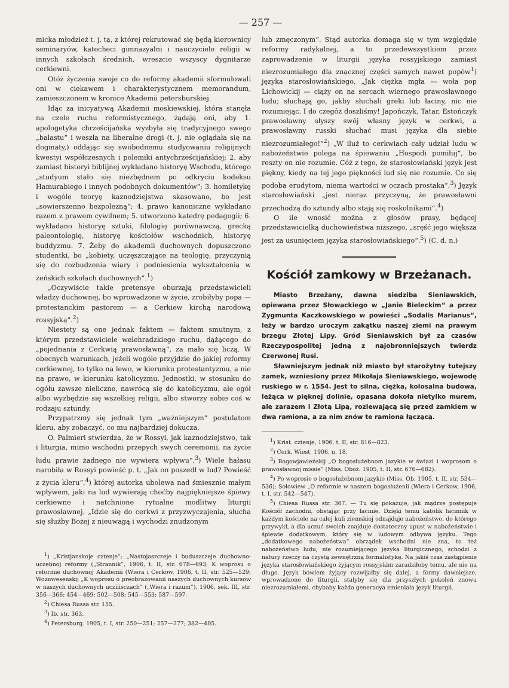— 257 —
micka młodzież t. j. ta, z której rekrutować się będą kierownicy seminaryów, katecheci gimnazyalni i nauczyciele religii w innych szkołach średnich, wreszcie wszyscy dygnitarze cerkiewni.
Otóż życzenia swoje co do reformy akademii sformułowali oni w ciekawem i charakterystycznem memorandum, zamieszczonem w kronice Akademii petersburskiej.
Idąc za inicyatywą Akademii moskiewskiej, która stanęła na czele ruchu reformistycznego, żądają oni, aby 1. apologetyka chrześcijańska wyzbyła się tradycyjnego swego „balastu“ i weszła na liberalne drogi (t. j. nie oglądała się na dogmaty,) oddając się swobodnemu studyowaniu religijnych kwestyi współczesnych i polemiki antychrześcijańskiej; 2. aby zamiast historyi biblijnej wykładano historyę Wschodu, którego „studyum stało się niezbędnem po odkryciu kodeksu Hamurabiego i innych podobnych dokumentów“; 3. homiletykę i wogóle teoryę kaznodziejstwa skasowano, bo jest „sowierszenno bezpolezną“; 4. prawo kanoniczne wykładano razem z prawem cywilnem; 5. utworzono katedrę pedagogii; 6. wykładano historyę sztuki, filologię porównawczą, grecką paleontologię, historyę kościołów wschodnich, historyę buddyzmu. 7. Żeby do akademii duchownych dopuszczono studentki, bo „kobiety, uczęszczające na teologię, przyczynią się do rozbudzenia wiary i podniesienia wykształcenia w żeńskich szkołach duchownych“.<sup>1</sup>)
„Oczywiście takie pretensye oburzają przedstawicieli władzy duchownej, bo wprowadzone w życie, zrobiłyby popa — protestanckim pastorem — a Cerkiew kirchą narodową rossyjską“.<sup>2</sup>)
Niestety są one jednak faktem — faktem smutnym, z którym przedstawiciele welehradzkiego ruchu, dążącego do „pojednania z Cerkwią prawosławną“, za mało się liczą. W obecnych warunkach, jeżeli wogóle przyjdzie do jakiej reformy cerkiewnej, to tylko na lewo, w kierunku protestantyzmu, a nie na prawo, w kierunku katolicyzmu. Jednostki, w stosunku do ogółu zawsze nieliczne, nawrócą się do katolicyzmu, ale ogół albo wyzbędzie się wszelkiej religii, albo stworzy sobie coś w rodzaju sztundy.
Przypatrzmy się jednak tym „ważniejszym“ postulatom kleru, aby zobaczyć, co mu najbardziej dokucza.
O. Palmieri stwierdza, że w Rossyi, jak kaznodziejstwo, tak i liturgia, mimo wschodni przepych swych ceremonii, na życie ludu prawie żadnego nie wywiera wpływu“.<sup>3</sup>) Wiele hałasu narobiła w Rossyi powieść p. t. „Jak on poszedł w lud? Powieść z życia kleru“,<sup>4</sup>) której autorka ubolewa nad śmiesznie małym wpływem, jaki na lud wywierają choćby najpiękniejsze śpiewy cerkiewne i natchnione rytualne modlitwy liturgii prawosławnej. „Idzie się do cerkwi z przyzwyczajenia, słucha się służby Bożej z nieuwagą i wychodzi znudzonym
<sup>1</sup>) „Kristjanskoje cztenje“; „Nastojaszczeje i buduszczeje duchowno-uczebnoj reformy („Strannik“, 1906, t. II, str. 678—693; K woprosu o reformie duchownoj Akademii (Wiera i Cerkow, 1906, t. II, str. 525—529; Woznwesenskij „K woprosu o preobrazowanii naszych duchownych kursow w naszych duchownych uczilisczach“ („Wiera i razum“), 1906, sek. III, str. 356—366; 454—469; 502—508; 545—553; 587—597.
<sup>2</sup>) Chiesa Russa str. 155.
<sup>3</sup>) Ib. str. 363.
<sup>4</sup>) Petersburg. 1905, t. I, str. 250—251; 257—277; 382—405.
lub zmęczonym“. Stąd autorka domaga się w tym względzie reformy radykalnej, a to przedewszystkiem przez zaprowadzenie w liturgii języka rossyjskiego zamiast niezrozumiałego dla znacznej części samych nawet popów<sup>1</sup>) języka starosłowiańskiego. „Jak ciężka mgła — woła pop Lichowickij — ciąży on na sercach wiernego prawosławnego ludu; słuchają go, jakby słuchali greki lub łaciny, nic nie rozumiejąc. I do czegóż doszliśmy! Japończyk, Tatar, Estończyk prawosławny słyszy swój własny język w cerkwi, a prawosławny russki słuchać musi języka dla siebie niezrozumiałego!“<sup>2</sup>) „W iluż to cerkwiach cały udział ludu w nabożeństwie polega na śpiewaniu „Hospodi pomiłuj“, bo reszty on nie rozumie. Cóż z tego, że starosłowiański język jest piękny, kiedy na tej jego piękności lud się nie rozumie. Co się podoba erudytom, niema wartości w oczach prostaka“.<sup>3</sup>) Język starosłowiański „jest nieraz przyczyną, że prawosławni przechodzą do sztundy albo stają się roskolnikami“.<sup>4</sup>)
O ile wnosić można z głosów prasy, będącej przedstawicielką duchowieństwa niższego, „sręść jego większa jest za usunięciem języka starosłowiańskiego“.<sup>5</sup>) (C. d. n.)
Kościół zamkowy w Brzeżanach.
Miasto Brzeżany, dawna siedziba Sieniawskich, opiewana przez Słowackiego w „Janie Bieleckim“ a przez Zygmunta Kaczkowskiego w powieści „Sodalis Marianus“, leży w bardzo uroczym zakątku naszej ziemi na prawym brzegu Złotej Lipy. Gród Sieniawskich był za czasów Rzeczypospolitej jedną z najobronniejszych twierdz Czerwonej Rusi.
Sławniejszym jednak niż miasto był starożytny tutejszy zamek, wzniesiony przez Mikołaja Sieniawskiego, wojewodę ruskiego w r. 1554. Jest to silna, ciężka, kolosalna budowa, leżąca w pięknej dolinie, opasana dokoła nietylko murem, ale zarazem i Złotą Lipą, rozlewającą się przed zamkiem w dwa ramiona, a za nim znów te ramiona łączącą.
<sup>1</sup>) Krist. cztenje, 1906, t. II, str. 816—823.
<sup>2</sup>) Cerk. Wiest. 1906, n. 18.
<sup>3</sup>) Bogowjawleńskij „O bogosłużebnom jazykie w świazi i woprosom o prawosławnoj missie“ (Miss. Oboż. 1905, t. II, str. 676—682).
<sup>4</sup>) Po woprosie o bogosłużebnom jazykie (Miss. Ob. 1905, t. II, str. 534—536); Sołowiew „O reformie w naszem bogosłużenii (Wiera i Cerkow, 1906, t. I, str. 542—547).
<sup>5</sup>) Chiesa Russa str. 367. — Tu się pokazuje, jak mądrze postępuje Kościół zachodni, obstając przy łacinie. Dzięki temu katolik łacinnik w każdym kościele na całej kuli ziemskiej odnajduje nabożeństwo, do którego przywykł, a dla uczuć swoich znajduje dostateczny upust w nabożeństwie i śpiewie dodatkowym, który się w ludowym odbywa języku. Tego „dodatkowego nabożeństwa“ obrządek wschodni nie zna, to też nabożeństwo ludu, nie rozumiejącego języka liturgicznego, schodzi z natury rzeczy na czystą zewnętrzną formalistykę. Na jakiś czas zastąpienie języka starosłowiańskiego żyjącym rossyjskim zaradziłoby temu, ale nie na długo. Język bowiem żyjący rozwijałby się dalej, a formy dawniejsze, wprowadzone do liturgii, stałyby się dla przyszłych pokoleń znowu niezrozumiałemi, chybaby każda generacya zmieniała język liturgii.